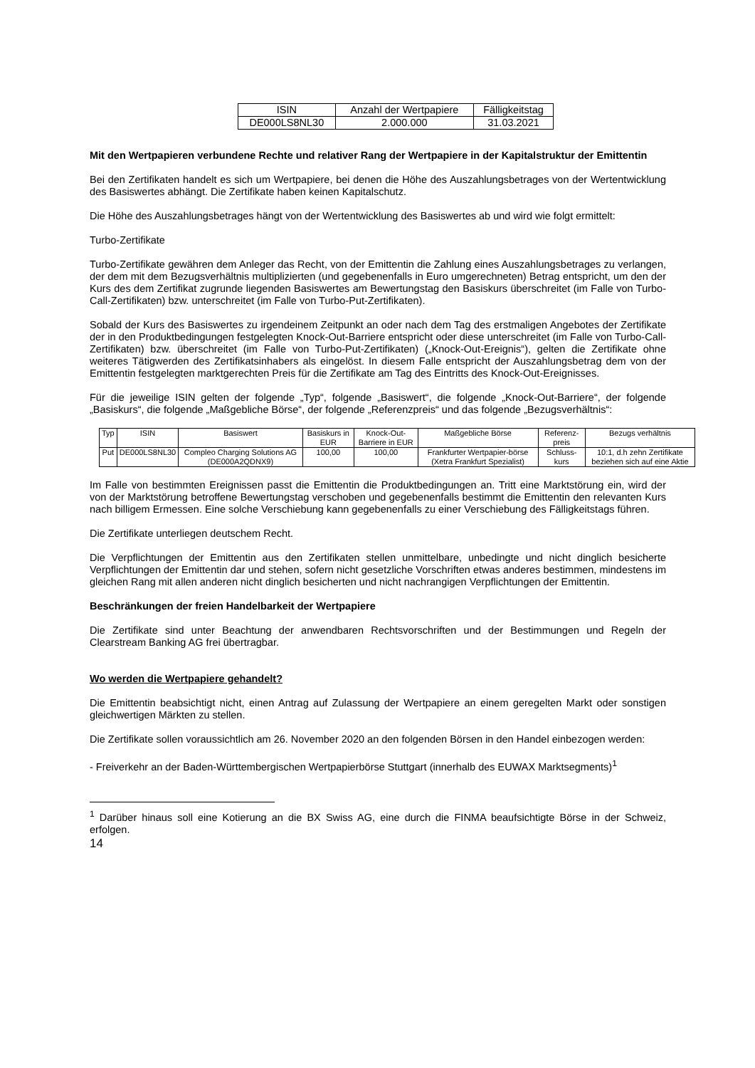| ISIN | Anzahl der Wertpapiere | Fälligkeitstag |
| --- | --- | --- |
| DE000LS8NL30 | 2.000.000 | 31.03.2021 |
Mit den Wertpapieren verbundene Rechte und relativer Rang der Wertpapiere in der Kapitalstruktur der Emittentin
Bei den Zertifikaten handelt es sich um Wertpapiere, bei denen die Höhe des Auszahlungsbetrages von der Wertentwicklung des Basiswertes abhängt. Die Zertifikate haben keinen Kapitalschutz.
Die Höhe des Auszahlungsbetrages hängt von der Wertentwicklung des Basiswertes ab und wird wie folgt ermittelt:
Turbo-Zertifikate
Turbo-Zertifikate gewähren dem Anleger das Recht, von der Emittentin die Zahlung eines Auszahlungsbetrages zu verlangen, der dem mit dem Bezugsverhältnis multiplizierten (und gegebenenfalls in Euro umgerechneten) Betrag entspricht, um den der Kurs des dem Zertifikat zugrunde liegenden Basiswertes am Bewertungstag den Basiskurs überschreitet (im Falle von Turbo-Call-Zertifikaten) bzw. unterschreitet (im Falle von Turbo-Put-Zertifikaten).
Sobald der Kurs des Basiswertes zu irgendeinem Zeitpunkt an oder nach dem Tag des erstmaligen Angebotes der Zertifikate der in den Produktbedingungen festgelegten Knock-Out-Barriere entspricht oder diese unterschreitet (im Falle von Turbo-Call-Zertifikaten) bzw. überschreitet (im Falle von Turbo-Put-Zertifikaten) („Knock-Out-Ereignis“), gelten die Zertifikate ohne weiteres Tätigwerden des Zertifikatsinhabers als eingelöst. In diesem Falle entspricht der Auszahlungsbetrag dem von der Emittentin festgelegten marktgerechten Preis für die Zertifikate am Tag des Eintritts des Knock-Out-Ereignisses.
Für die jeweilige ISIN gelten der folgende „Typ“, folgende „Basiswert“, die folgende „Knock-Out-Barriere“, der folgende „Basiskurs“, die folgende „Maßgebliche Börse“, der folgende „Referenzpreis“ und das folgende „Bezugsverhältnis“:
| Typ | ISIN | Basiswert | Basiskurs in EUR | Knock-Out-Barriere in EUR | Maßgebliche Börse | Referenz-preis | Bezugs verhältnis |
| --- | --- | --- | --- | --- | --- | --- | --- |
| Put | DE000LS8NL30 | Compleo Charging Solutions AG (DE000A2QDNX9) | 100,00 | 100,00 | Frankfurter Wertpapier-börse (Xetra Frankfurt Spezialist) | Schluss-kurs | 10:1, d.h zehn Zertifikate beziehen sich auf eine Aktie |
Im Falle von bestimmten Ereignissen passt die Emittentin die Produktbedingungen an. Tritt eine Marktstörung ein, wird der von der Marktstörung betroffene Bewertungstag verschoben und gegebenenfalls bestimmt die Emittentin den relevanten Kurs nach billigem Ermessen. Eine solche Verschiebung kann gegebenenfalls zu einer Verschiebung des Fälligkeitstags führen.
Die Zertifikate unterliegen deutschem Recht.
Die Verpflichtungen der Emittentin aus den Zertifikaten stellen unmittelbare, unbedingte und nicht dinglich besicherte Verpflichtungen der Emittentin dar und stehen, sofern nicht gesetzliche Vorschriften etwas anderes bestimmen, mindestens im gleichen Rang mit allen anderen nicht dinglich besicherten und nicht nachrangigen Verpflichtungen der Emittentin.
Beschränkungen der freien Handelbarkeit der Wertpapiere
Die Zertifikate sind unter Beachtung der anwendbaren Rechtsvorschriften und der Bestimmungen und Regeln der Clearstream Banking AG frei übertragbar.
Wo werden die Wertpapiere gehandelt?
Die Emittentin beabsichtigt nicht, einen Antrag auf Zulassung der Wertpapiere an einem geregelten Markt oder sonstigen gleichwertigen Märkten zu stellen.
Die Zertifikate sollen voraussichtlich am 26. November 2020 an den folgenden Börsen in den Handel einbezogen werden:
- Freiverkehr an der Baden-Württembergischen Wertpapierbörse Stuttgart (innerhalb des EUWAX Marktsegments)<sup>1</sup>
<sup>1</sup> Darüber hinaus soll eine Kotierung an die BX Swiss AG, eine durch die FINMA beaufsichtigte Börse in der Schweiz, erfolgen.
14